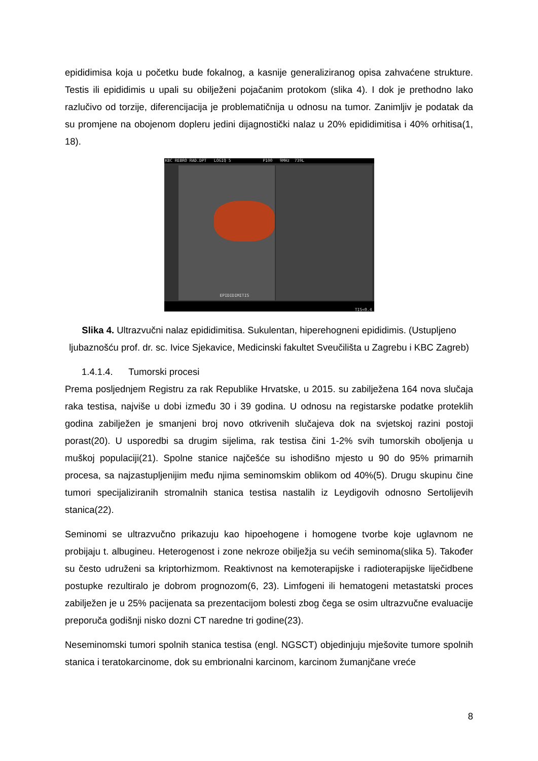epididimisa koja u početku bude fokalnog, a kasnije generaliziranog opisa zahvaćene strukture. Testis ili epididimis u upali su obilježeni pojačanim protokom (slika 4). I dok je prethodno lako razlučivo od torzije, diferencijacija je problematičnija u odnosu na tumor. Zanimljiv je podatak da su promjene na obojenom dopleru jedini dijagnostički nalaz u 20% epididimitisa i 40% orhitisa(1, 18).
KBC REBRO RAD.DPT LOGIQ 5 P100 9MHz 739L
EPIDIDIMITIS
TIS<0.4
Slika 4. Ultrazvučni nalaz epididimitisa. Sukulentan, hiperehogneni epididimis. (Ustupljeno ljubaznošću prof. dr. sc. Ivice Sjekavice, Medicinski fakultet Sveučilišta u Zagrebu i KBC Zagreb)
1.4.1.4. Tumorski procesi
Prema posljednjem Registru za rak Republike Hrvatske, u 2015. su zabilježena 164 nova slučaja raka testisa, najviše u dobi između 30 i 39 godina. U odnosu na registarske podatke proteklih godina zabilježen je smanjeni broj novo otkrivenih slučajeva dok na svjetskoj razini postoji porast(20). U usporedbi sa drugim sijelima, rak testisa čini 1-2% svih tumorskih oboljenja u muškoj populaciji(21). Spolne stanice najčešće su ishodišno mjesto u 90 do 95% primarnih procesa, sa najzastupljenijim među njima seminomskim oblikom od 40%(5). Drugu skupinu čine tumori specijaliziranih stromalnih stanica testisa nastalih iz Leydigovih odnosno Sertolijevih stanica(22).
Seminomi se ultrazvučno prikazuju kao hipoehogene i homogene tvorbe koje uglavnom ne probijaju t. albugineu. Heterogenost i zone nekroze obilježja su većih seminoma(slika 5). Također su često udruženi sa kriptorhizmom. Reaktivnost na kemoterapijske i radioterapijske liječidbene postupke rezultiralo je dobrom prognozom(6, 23). Limfogeni ili hematogeni metastatski proces zabilježen je u 25% pacijenata sa prezentacijom bolesti zbog čega se osim ultrazvučne evaluacije preporuča godišnji nisko dozni CT naredne tri godine(23).
Neseminomski tumori spolnih stanica testisa (engl. NGSCT) objedinjuju mješovite tumore spolnih stanica i teratokarcinome, dok su embrionalni karcinom, karcinom žumanjčane vreće
8